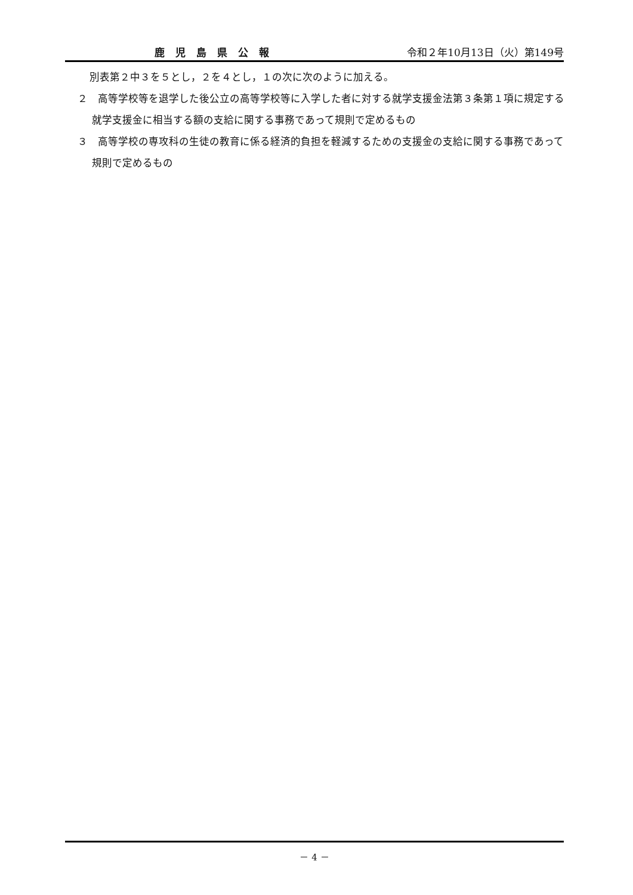鹿児島県公報 令和２年10月13日（火）第149号
別表第２中３を５とし，２を４とし，１の次に次のように加える。
２　高等学校等を退学した後公立の高等学校等に入学した者に対する就学支援金法第３条第１項に規定する就学支援金に相当する額の支給に関する事務であって規則で定めるもの
３　高等学校の専攻科の生徒の教育に係る経済的負担を軽減するための支援金の支給に関する事務であって規則で定めるもの
－ 4 －